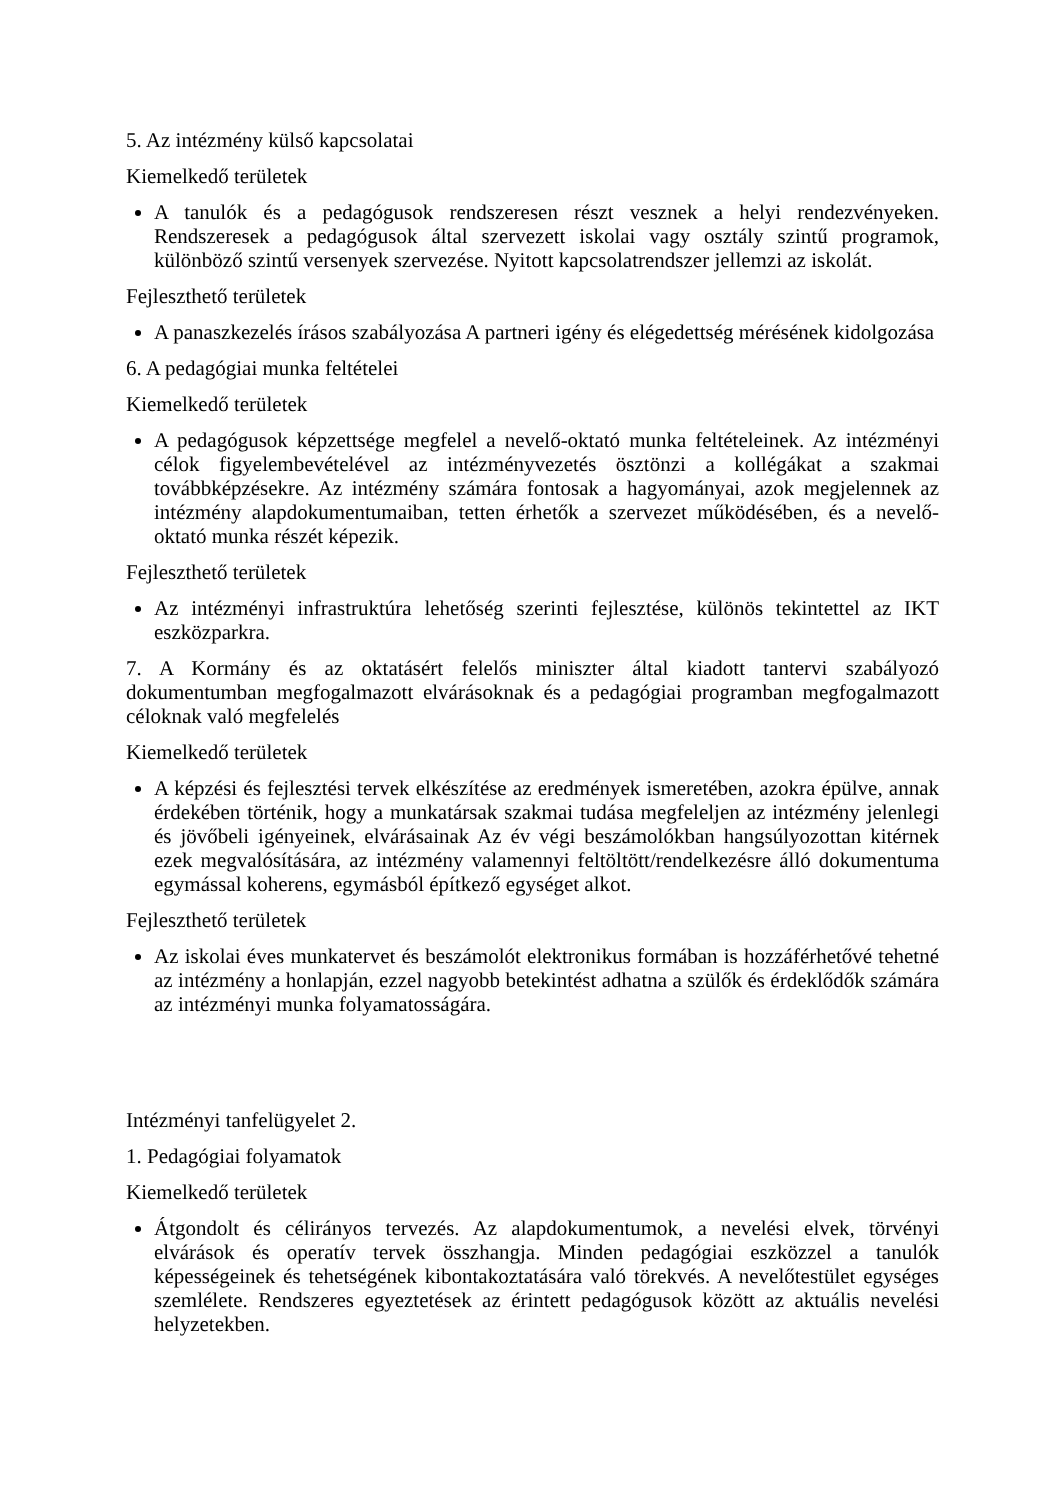5. Az intézmény külső kapcsolatai
Kiemelkedő területek
A tanulók és a pedagógusok rendszeresen részt vesznek a helyi rendezvényeken. Rendszeresek a pedagógusok által szervezett iskolai vagy osztály szintű programok, különböző szintű versenyek szervezése. Nyitott kapcsolatrendszer jellemzi az iskolát.
Fejleszthető területek
A panaszkezelés írásos szabályozása A partneri igény és elégedettség mérésének kidolgozása
6. A pedagógiai munka feltételei
Kiemelkedő területek
A pedagógusok képzettsége megfelel a nevelő-oktató munka feltételeinek. Az intézményi célok figyelembevételével az intézményvezetés ösztönzi a kollégákat a szakmai továbbképzésekre. Az intézmény számára fontosak a hagyományai, azok megjelennek az intézmény alapdokumentumaiban, tetten érhetők a szervezet működésében, és a nevelő-oktató munka részét képezik.
Fejleszthető területek
Az intézményi infrastruktúra lehetőség szerinti fejlesztése, különös tekintettel az IKT eszközparkra.
7. A Kormány és az oktatásért felelős miniszter által kiadott tantervi szabályozó dokumentumban megfogalmazott elvárásoknak és a pedagógiai programban megfogalmazott céloknak való megfelelés
Kiemelkedő területek
A képzési és fejlesztési tervek elkészítése az eredmények ismeretében, azokra épülve, annak érdekében történik, hogy a munkatársak szakmai tudása megfeleljen az intézmény jelenlegi és jövőbeli igényeinek, elvárásainak Az év végi beszámolókban hangsúlyozottan kitérnek ezek megvalósítására, az intézmény valamennyi feltöltött/rendelkezésre álló dokumentuma egymással koherens, egymásból építkező egységet alkot.
Fejleszthető területek
Az iskolai éves munkatervet és beszámolót elektronikus formában is hozzáférhetővé tehetné az intézmény a honlapján, ezzel nagyobb betekintést adhatna a szülők és érdeklődők számára az intézményi munka folyamatosságára.
Intézményi tanfelügyelet 2.
1. Pedagógiai folyamatok
Kiemelkedő területek
Átgondolt és célirányos tervezés. Az alapdokumentumok, a nevelési elvek, törvényi elvárások és operatív tervek összhangja. Minden pedagógiai eszközzel a tanulók képességeinek és tehetségének kibontakoztatására való törekvés. A nevelőtestület egységes szemlélete. Rendszeres egyeztetések az érintett pedagógusok között az aktuális nevelési helyzetekben.